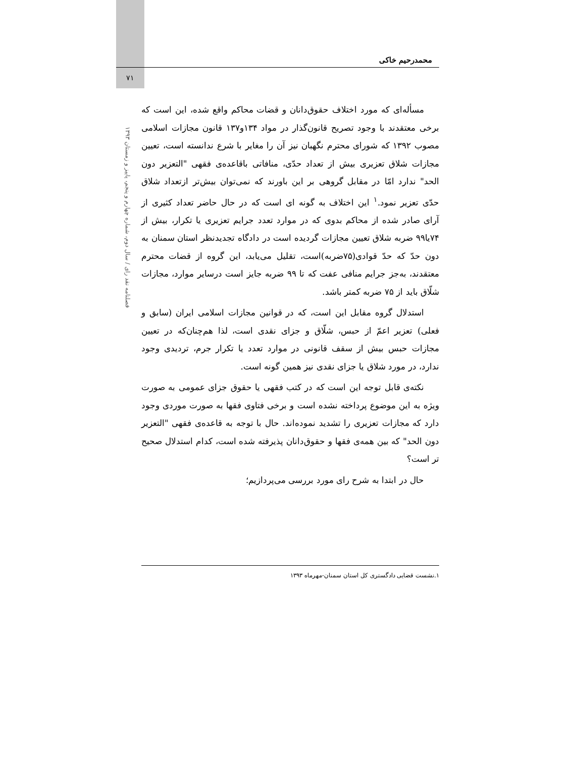محمدرحیم خاکی
۷۱
فصلنامه نقد رای / سال دوم، شماره چهارم و پنجم، پاییز و زمستان ۱۳۹۳
مسأله‌ای که مورد اختلاف حقوق‌دانان و قضات محاکم واقع شده، این است که برخی معتقدند با وجود تصریح قانون‌گذار در مواد ۱۳۴و۱۳۷ قانون مجازات اسلامی مصوب ۱۳۹۲ که شورای محترم نگهبان نیز آن را مغایر با شرع ندانسته است، تعیین مجازات شلاق تعزیری بیش از تعداد حدّی، منافاتی باقاعده‌ی فقهی "التعزیر دون الحد" ندارد امّا در مقابل گروهی بر این باورند که نمی‌توان بیش‌تر ازتعداد شلاق حدّی تعزیر نمود.<sup>۱</sup> این اختلاف به گونه ای است که در حال حاضر تعداد کثیری از آرای صادر شده از محاکم بدوی که در موارد تعدد جرایم تعزیری یا تکرار، بیش از ۷۴یا۹۹ ضربه شلاق تعیین مجازات گردیده است در دادگاه تجدیدنظر استان سمنان به دون حدّ که حدّ قوادی(۷۵ضربه)است، تقلیل می‌یابد، این گروه از قضات محترم معتقدند، به‌جز جرایم منافی عفت که تا ۹۹ ضربه جایز است درسایر موارد، مجازات شلّاق باید از ۷۵ ضربه کمتر باشد.
استدلال گروه مقابل این است، که در قوانین مجازات اسلامی ایران (سابق و فعلی) تعزیر اعمّ از حبس، شلّاق و جزای نقدی است، لذا هم‌چنان‌که در تعیین مجازات حبس بیش از سقف قانونی در موارد تعدد یا تکرار جرم، تردیدی وجود ندارد، در مورد شلاق یا جزای نقدی نیز همین گونه است.
نکته‌ی قابل توجه این است که در کتب فقهی یا حقوق جزای عمومی به صورت ویژه به این موضوع پرداخته نشده است و برخی فتاوی فقها به صورت موردی وجود دارد که مجازات تعزیری را تشدید نموده‌اند. حال با توجه به قاعده‌ی فقهی "التعزیر دون الحد" که بین همه‌ی فقها و حقوق‌دانان پذیرفته شده است، کدام استدلال صحیح تر است؟
حال در ابتدا به شرح رای مورد بررسی می‌پردازیم؛
۱.نشست قضایی دادگستری کل استان سمنان-مهرماه ۱۳۹۳